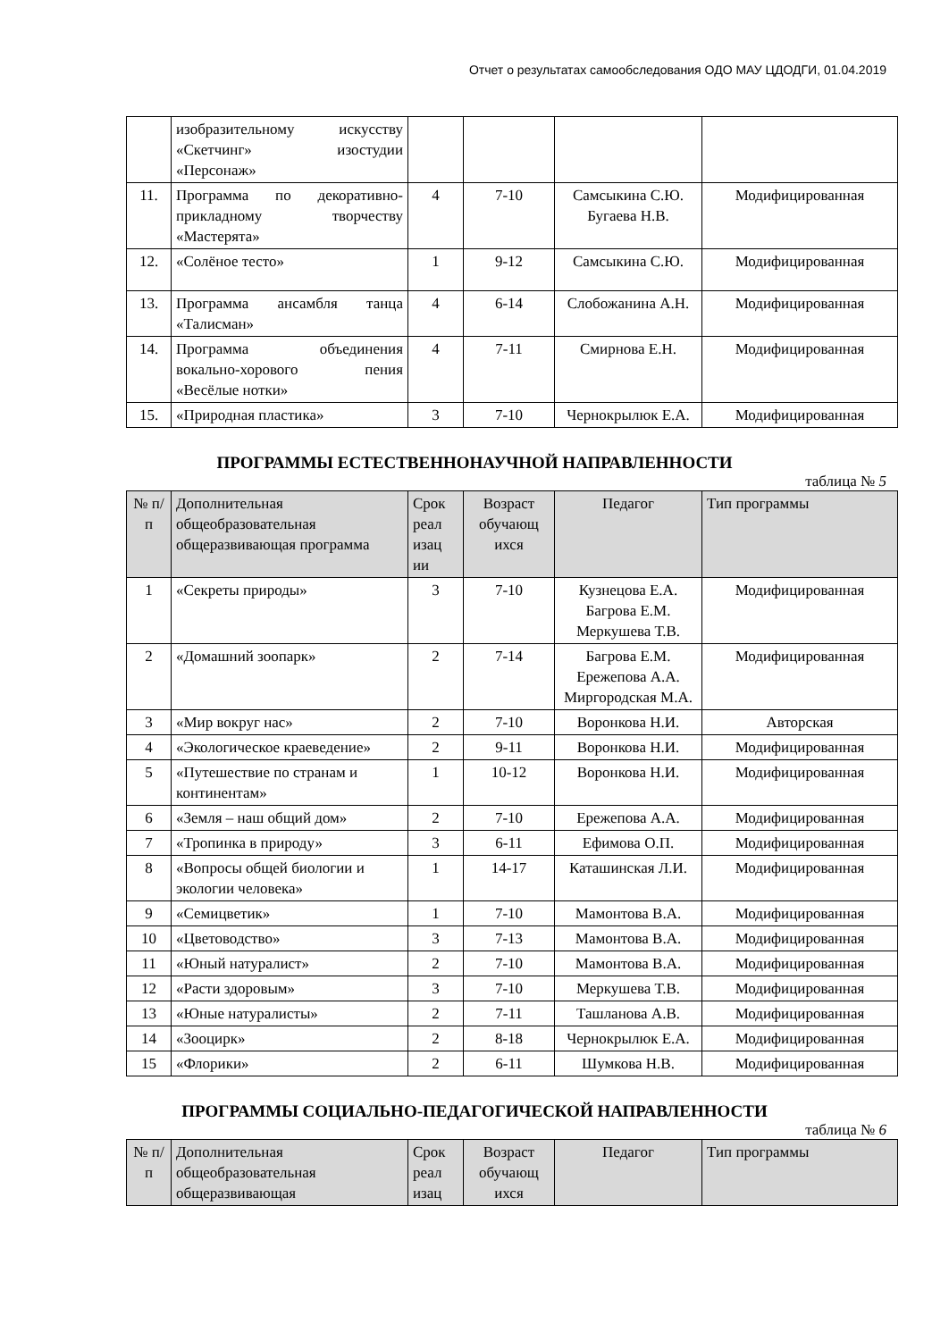Отчет о результатах самообследования ОДО МАУ ЦДОДГИ, 01.04.2019
| | изобразительному искусству «Скетчинг» изостудии «Персонаж» | | | | |
| 11. | Программа по декоративно-прикладному творчеству «Мастерята» | 4 | 7-10 | Самсыкина С.Ю. Бугаева Н.В. | Модифицированная |
| 12. | «Солёное тесто» | 1 | 9-12 | Самсыкина С.Ю. | Модифицированная |
| 13. | Программа ансамбля танца «Талисман» | 4 | 6-14 | Слобожанина А.Н. | Модифицированная |
| 14. | Программа объединения вокально-хорового пения «Весёлые нотки» | 4 | 7-11 | Смирнова Е.Н. | Модифицированная |
| 15. | «Природная пластика» | 3 | 7-10 | Чернокрылюк Е.А. | Модифицированная |
ПРОГРАММЫ ЕСТЕСТВЕННОНАУЧНОЙ НАПРАВЛЕННОСТИ
таблица № 5
| № п/п | Дополнительная общеобразовательная общеразвивающая программа | Срок реал изац ии | Возраст обучающ ихся | Педагог | Тип программы |
| --- | --- | --- | --- | --- | --- |
| 1 | «Секреты природы» | 3 | 7-10 | Кузнецова Е.А. Багрова Е.М. Меркушева Т.В. | Модифицированная |
| 2 | «Домашний зоопарк» | 2 | 7-14 | Багрова Е.М. Ережепова А.А. Миргородская М.А. | Модифицированная |
| 3 | «Мир вокруг нас» | 2 | 7-10 | Воронкова Н.И. | Авторская |
| 4 | «Экологическое краеведение» | 2 | 9-11 | Воронкова Н.И. | Модифицированная |
| 5 | «Путешествие по странам и континентам» | 1 | 10-12 | Воронкова Н.И. | Модифицированная |
| 6 | «Земля – наш общий дом» | 2 | 7-10 | Ережепова А.А. | Модифицированная |
| 7 | «Тропинка в природу» | 3 | 6-11 | Ефимова О.П. | Модифицированная |
| 8 | «Вопросы общей биологии и экологии человека» | 1 | 14-17 | Каташинская Л.И. | Модифицированная |
| 9 | «Семицветик» | 1 | 7-10 | Мамонтова В.А. | Модифицированная |
| 10 | «Цветоводство» | 3 | 7-13 | Мамонтова В.А. | Модифицированная |
| 11 | «Юный натуралист» | 2 | 7-10 | Мамонтова В.А. | Модифицированная |
| 12 | «Расти здоровым» | 3 | 7-10 | Меркушева Т.В. | Модифицированная |
| 13 | «Юные натуралисты» | 2 | 7-11 | Ташланова А.В. | Модифицированная |
| 14 | «Зооцирк» | 2 | 8-18 | Чернокрылюк Е.А. | Модифицированная |
| 15 | «Флорики» | 2 | 6-11 | Шумкова Н.В. | Модифицированная |
ПРОГРАММЫ СОЦИАЛЬНО-ПЕДАГОГИЧЕСКОЙ НАПРАВЛЕННОСТИ
таблица № 6
| № п/п | Дополнительная общеобразовательная общеразвивающая | Срок реал изац | Возраст обучающ ихся | Педагог | Тип программы |
| --- | --- | --- | --- | --- | --- |